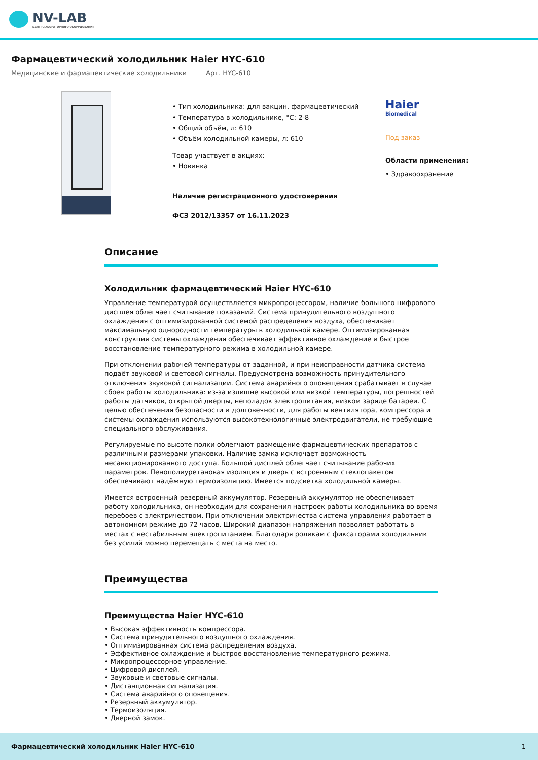NV-LAB
ЦЕНТР ЛАБОРАТОРНОГО ОБОРУДОВАНИЯ
Фармацевтический холодильник Haier HYC-610
Медицинские и фармацевтические холодильники Арт. HYC-610
• Тип холодильника: для вакцин, фармацевтический
• Температура в холодильнике, °C: 2-8
• Общий объём, л: 610
• Объём холодильной камеры, л: 610
Товар участвует в акциях:
• Новинка
Наличие регистрационного удостоверения
ФСЗ 2012/13357 от 16.11.2023
Haier
Biomedical
Под заказ
Области применения:
• Здравоохранение
Описание
Холодильник фармацевтический Haier HYC-610
Управление температурой осуществляется микропроцессором, наличие большого цифрового дисплея облегчает считывание показаний. Система принудительного воздушного охлаждения с оптимизированной системой распределения воздуха, обеспечивает максимальную однородности температуры в холодильной камере. Оптимизированная конструкция системы охлаждения обеспечивает эффективное охлаждение и быстрое восстановление температурного режима в холодильной камере.
При отклонении рабочей температуры от заданной, и при неисправности датчика система подаёт звуковой и световой сигналы. Предусмотрена возможность принудительного отключения звуковой сигнализации. Система аварийного оповещения срабатывает в случае сбоев работы холодильника: из-за излишне высокой или низкой температуры, погрешностей работы датчиков, открытой дверцы, неполадок электропитания, низком заряде батареи. С целью обеспечения безопасности и долговечности, для работы вентилятора, компрессора и системы охлаждения используются высокотехнологичные электродвигатели, не требующие специального обслуживания.
Регулируемые по высоте полки облегчают размещение фармацевтических препаратов с различными размерами упаковки. Наличие замка исключает возможность несанкционированного доступа. Большой дисплей облегчает считывание рабочих параметров. Пенополиуретановая изоляция и дверь с встроенным стеклопакетом обеспечивают надёжную термоизоляцию. Имеется подсветка холодильной камеры.
Имеется встроенный резервный аккумулятор. Резервный аккумулятор не обеспечивает работу холодильника, он необходим для сохранения настроек работы холодильника во время перебоев с электричеством. При отключении электричества система управления работает в автономном режиме до 72 часов. Широкий диапазон напряжения позволяет работать в местах с нестабильным электропитанием. Благодаря роликам с фиксаторами холодильник без усилий можно перемещать с места на место.
Преимущества
Преимущества Haier HYC-610
• Высокая эффективность компрессора.
• Система принудительного воздушного охлаждения.
• Оптимизированная система распределения воздуха.
• Эффективное охлаждение и быстрое восстановление температурного режима.
• Микропроцессорное управление.
• Цифровой дисплей.
• Звуковые и световые сигналы.
• Дистанционная сигнализация.
• Система аварийного оповещения.
• Резервный аккумулятор.
• Термоизоляция.
• Дверной замок.
Фармацевтический холодильник Haier HYC-610 1